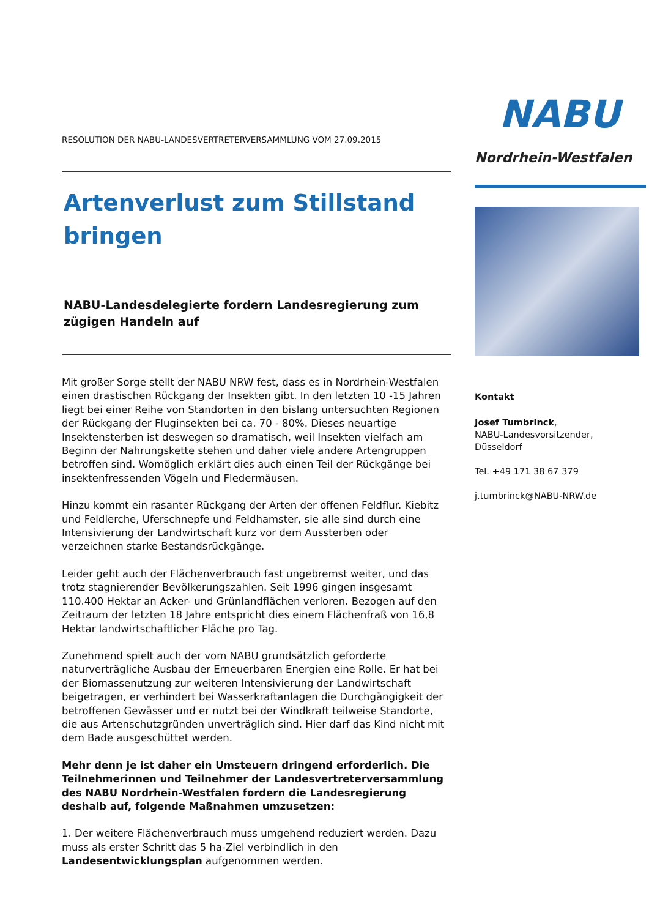RESOLUTION DER NABU-LANDESVERTRETERVERSAMMLUNG VOM 27.09.2015
Artenverlust zum Stillstand bringen
NABU-Landesdelegierte fordern Landesregierung zum zügigen Handeln auf
Mit großer Sorge stellt der NABU NRW fest, dass es in Nordrhein-Westfalen einen drastischen Rückgang der Insekten gibt. In den letzten 10 -15 Jahren liegt bei einer Reihe von Standorten in den bislang untersuchten Regionen der Rückgang der Fluginsekten bei ca. 70 - 80%. Dieses neuartige Insektensterben ist deswegen so dramatisch, weil Insekten vielfach am Beginn der Nahrungskette stehen und daher viele andere Artengruppen betroffen sind. Womöglich erklärt dies auch einen Teil der Rückgänge bei insektenfressenden Vögeln und Fledermäusen.
Hinzu kommt ein rasanter Rückgang der Arten der offenen Feldflur. Kiebitz und Feldlerche, Uferschnepfe und Feldhamster, sie alle sind durch eine Intensivierung der Landwirtschaft kurz vor dem Aussterben oder verzeichnen starke Bestandsrückgänge.
Leider geht auch der Flächenverbrauch fast ungebremst weiter, und das trotz stagnierender Bevölkerungszahlen. Seit 1996 gingen insgesamt 110.400 Hektar an Acker- und Grünlandflächen verloren. Bezogen auf den Zeitraum der letzten 18 Jahre entspricht dies einem Flächenfraß von 16,8 Hektar landwirtschaftlicher Fläche pro Tag.
Zunehmend spielt auch der vom NABU grundsätzlich geforderte naturverträgliche Ausbau der Erneuerbaren Energien eine Rolle. Er hat bei der Biomassenutzung zur weiteren Intensivierung der Landwirtschaft beigetragen, er verhindert bei Wasserkraftanlagen die Durchgängigkeit der betroffenen Gewässer und er nutzt bei der Windkraft teilweise Standorte, die aus Artenschutzgründen unverträglich sind. Hier darf das Kind nicht mit dem Bade ausgeschüttet werden.
Mehr denn je ist daher ein Umsteuern dringend erforderlich. Die Teilnehmerinnen und Teilnehmer der Landesvertreterversammlung des NABU Nordrhein-Westfalen fordern die Landesregierung deshalb auf, folgende Maßnahmen umzusetzen:
1. Der weitere Flächenverbrauch muss umgehend reduziert werden. Dazu muss als erster Schritt das 5 ha-Ziel verbindlich in den Landesentwicklungsplan aufgenommen werden.
NABU
Nordrhein-Westfalen
Kontakt
Josef Tumbrinck,
NABU-Landesvorsitzender,
Düsseldorf
Tel. +49 171 38 67 379
j.tumbrinck@NABU-NRW.de